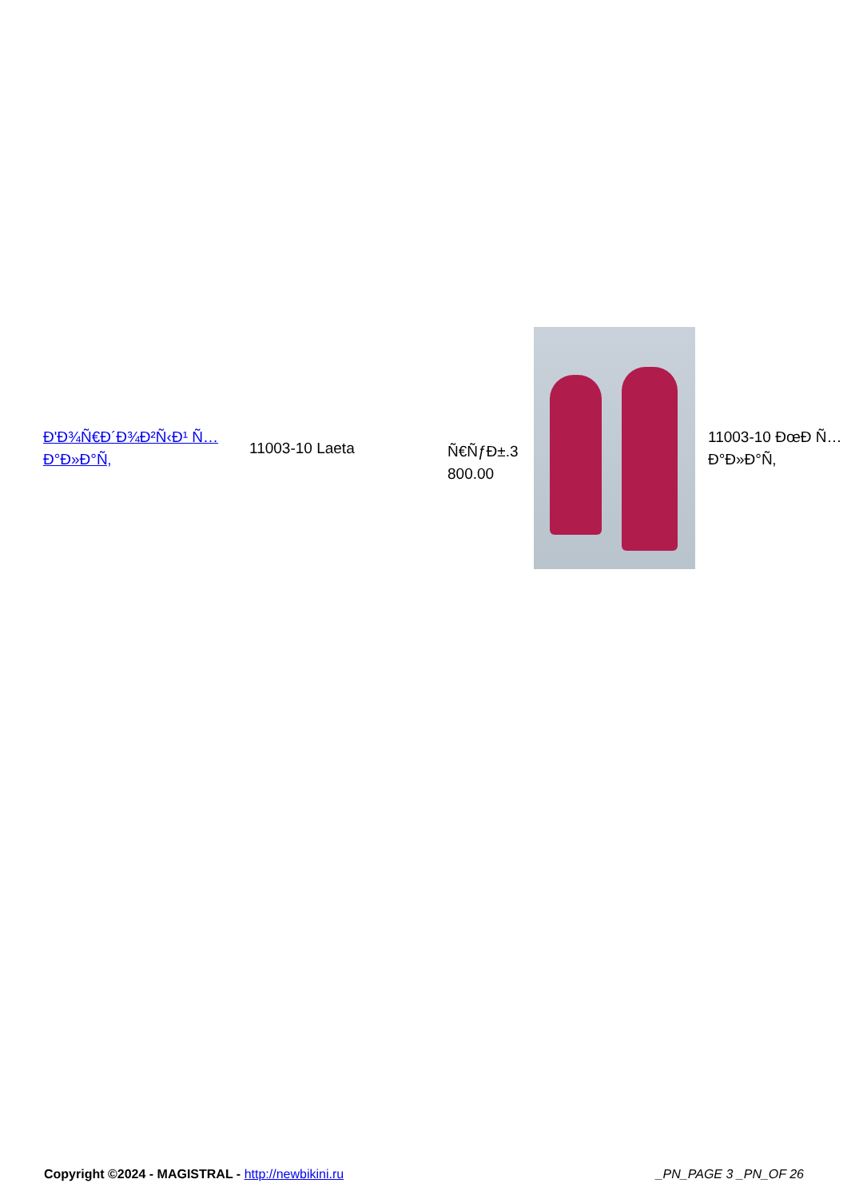| Ð'Ð¾Ñ€Ð´Ð¾Ð²Ñ‹Ð¹ Ñ…Ð°Ð»Ð°Ñ‚ | 11003-10 Laeta | Ñ€ÑƒÐ±.3 800.00 | | 11003-10 ÐœÐ Ñ…Ð°Ð»Ð°Ñ‚ |
Copyright ©2024 - MAGISTRAL - http://newbikini.ru
_PN_PAGE 3 _PN_OF 26